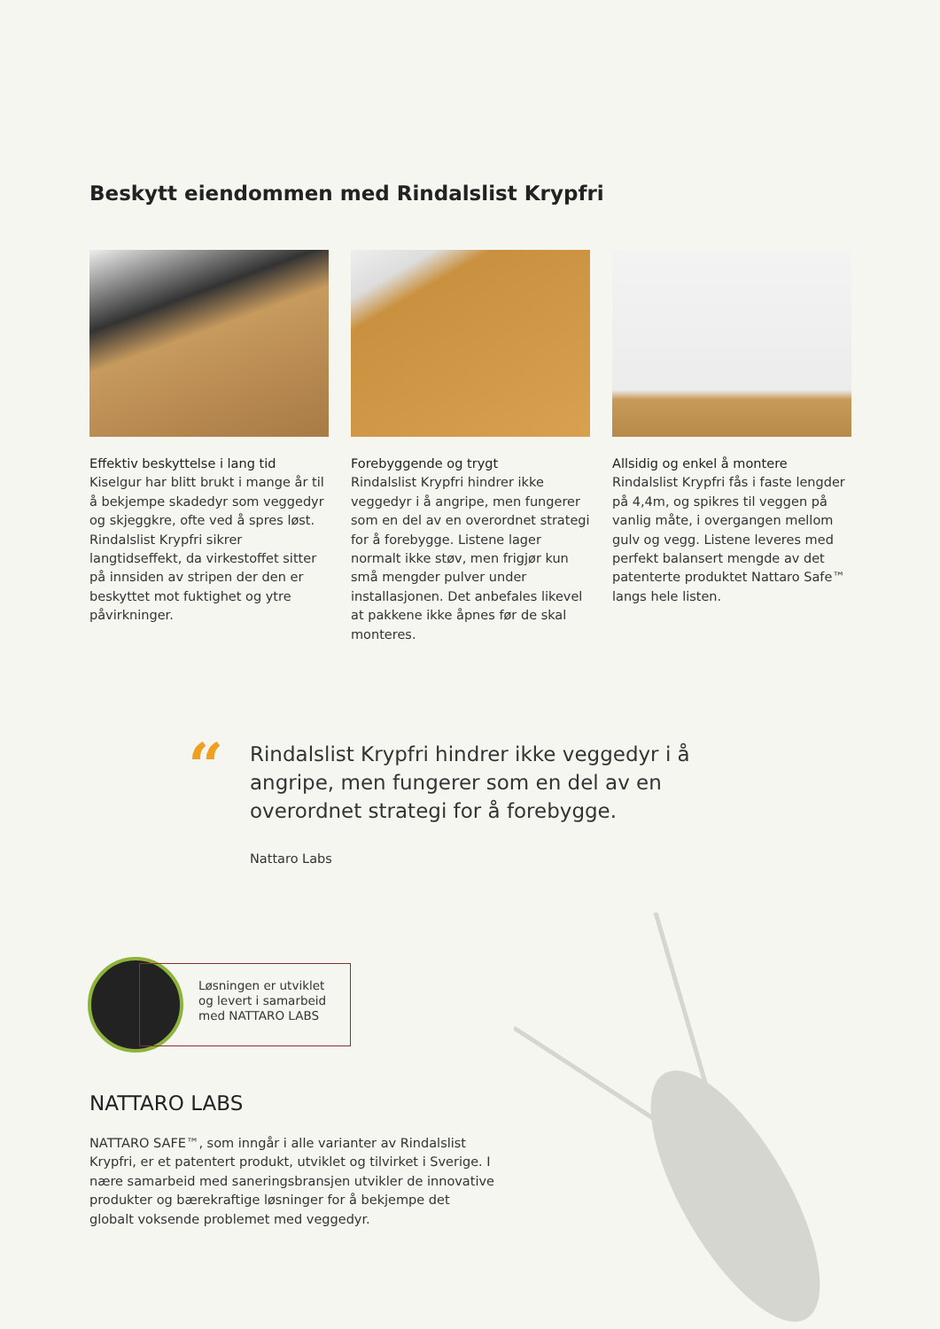Beskytt eiendommen med Rindalslist Krypfri
Effektiv beskyttelse i lang tid
Kiselgur har blitt brukt i mange år til å bekjempe skadedyr som veggedyr og skjeggkre, ofte ved å spres løst. Rindalslist Krypfri sikrer langtidseffekt, da virkestoffet sitter på innsiden av stripen der den er beskyttet mot fuktighet og ytre påvirkninger.
Forebyggende og trygt
Rindalslist Krypfri hindrer ikke veggedyr i å angripe, men fungerer som en del av en overordnet strategi for å forebygge. Listene lager normalt ikke støv, men frigjør kun små mengder pulver under installasjonen. Det anbefales likevel at pakkene ikke åpnes før de skal monteres.
Allsidig og enkel å montere
Rindalslist Krypfri fås i faste lengder på 4,4m, og spikres til veggen på vanlig måte, i overgangen mellom gulv og vegg. Listene leveres med perfekt balansert mengde av det patenterte produktet Nattaro Safe™ langs hele listen.
“
Rindalslist Krypfri hindrer ikke veggedyr i å angripe, men fungerer som en del av en overordnet strategi for å forebygge.
Nattaro Labs
Løsningen er utviklet og levert i samarbeid med NATTARO LABS
NATTARO LABS
NATTARO SAFE™, som inngår i alle varianter av Rindalslist Krypfri, er et patentert produkt, utviklet og tilvirket i Sverige. I nære samarbeid med saneringsbransjen utvikler de innovative produkter og bærekraftige løsninger for å bekjempe det globalt voksende problemet med veggedyr.